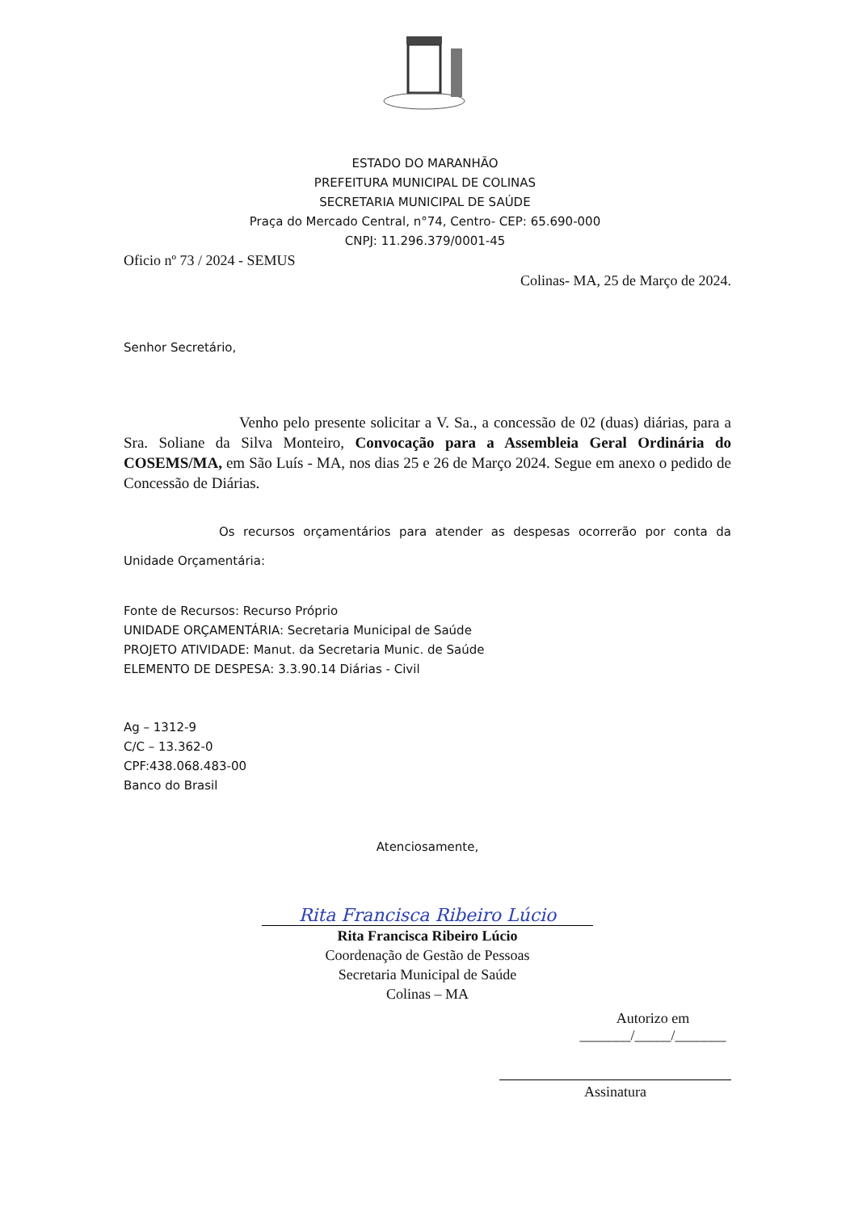ESTADO DO MARANHÃO
PREFEITURA MUNICIPAL DE COLINAS
SECRETARIA MUNICIPAL DE SAÚDE
Praça do Mercado Central, n°74, Centro- CEP: 65.690-000
CNPJ: 11.296.379/0001-45
Oficio nº 73 / 2024 - SEMUS
Colinas- MA, 25 de Março de 2024.
Senhor Secretário,
Venho pelo presente solicitar a V. Sa., a concessão de 02 (duas) diárias, para a Sra. Soliane da Silva Monteiro, Convocação para a Assembleia Geral Ordinária do COSEMS/MA, em São Luís - MA, nos dias 25 e 26 de Março 2024. Segue em anexo o pedido de Concessão de Diárias.
Os recursos orçamentários para atender as despesas ocorrerão por conta da Unidade Orçamentária:
Fonte de Recursos: Recurso Próprio
UNIDADE ORÇAMENTÁRIA: Secretaria Municipal de Saúde
PROJETO ATIVIDADE: Manut. da Secretaria Munic. de Saúde
ELEMENTO DE DESPESA: 3.3.90.14 Diárias - Civil
Ag – 1312-9
C/C – 13.362-0
CPF:438.068.483-00
Banco do Brasil
Atenciosamente,
Rita Francisca Ribeiro Lúcio
Rita Francisca Ribeiro Lúcio
Coordenação de Gestão de Pessoas
Secretaria Municipal de Saúde
Colinas – MA
Autorizo em
_______/_____/_______
Assinatura